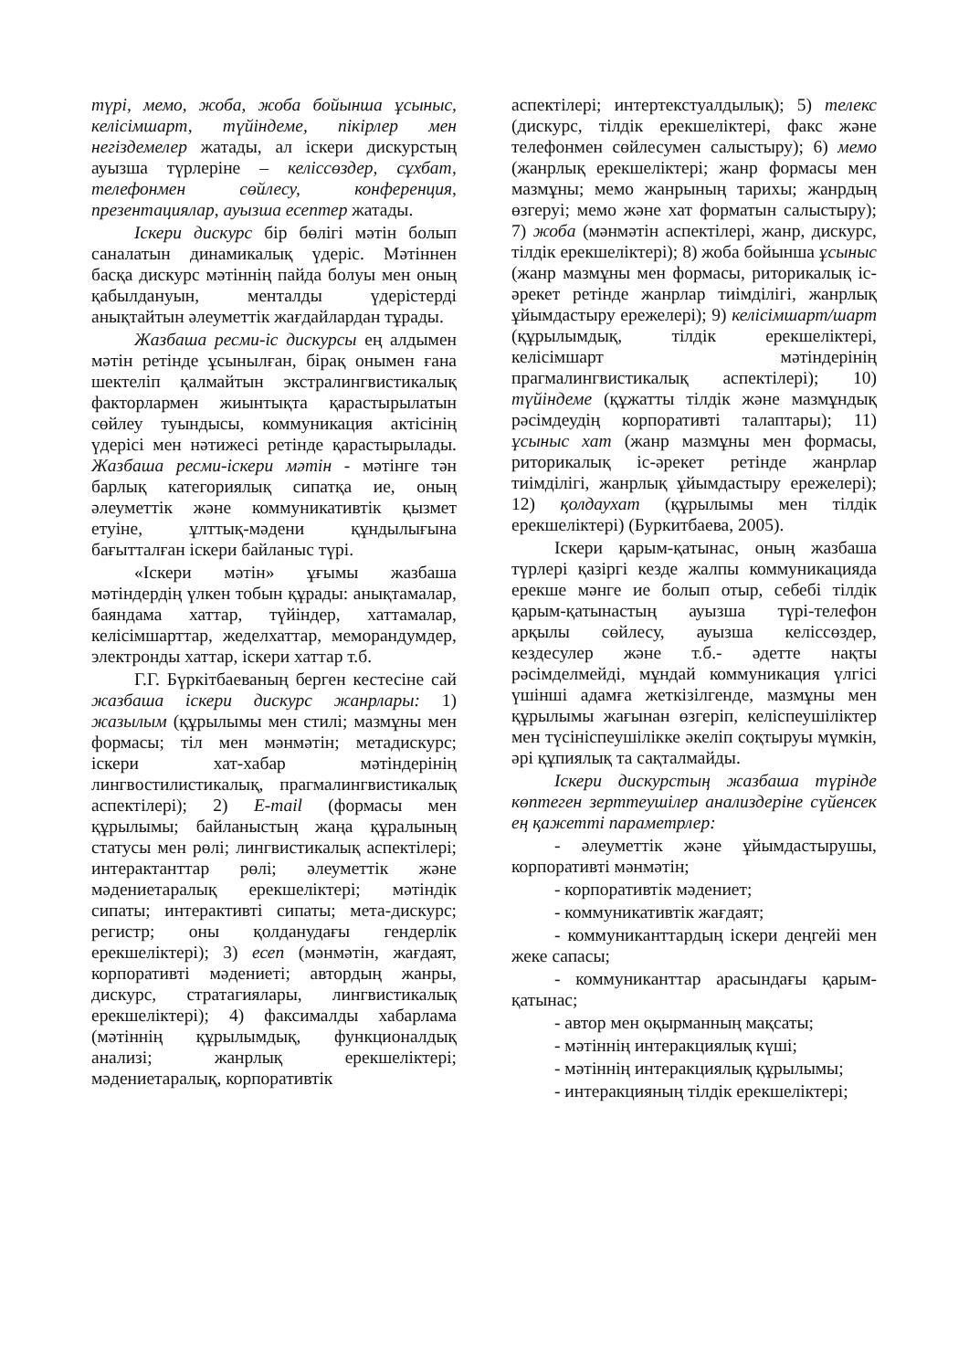түрі, мемо, жоба, жоба бойынша ұсыныс, келісімшарт, түйіндеме, пікірлер мен негіздемелер жатады, ал іскери дискурстың ауызша түрлеріне – келіссөздер, сұхбат, телефонмен сөйлесу, конференция, презентациялар, ауызша есептер жатады.
Іскери дискурс бір бөлігі мәтін болып саналатын динамикалық үдеріс. Мәтіннен басқа дискурс мәтіннің пайда болуы мен оның қабылдануын, менталды үдерістерді анықтайтын әлеуметтік жағдайлардан тұрады.
Жазбаша ресми-іс дискурсы ең алдымен мәтін ретінде ұсынылған, бірақ онымен ғана шектеліп қалмайтын экстралингвистикалық факторлармен жиынтықта қарастырылатын сөйлеу туындысы, коммуникация актісінің үдерісі мен нәтижесі ретінде қарастырылады. Жазбаша ресми-іскери мәтін - мәтінге тән барлық категориялық сипатқа ие, оның әлеуметтік және коммуникативтік қызмет етуіне, ұлттық-мәдени құндылығына бағытталған іскери байланыс түрі.
«Іскери мәтін» ұғымы жазбаша мәтіндердің үлкен тобын құрады: анықтамалар, баяндама хаттар, түйіндер, хаттамалар, келісімшарттар, жеделхаттар, меморандумдер, электронды хаттар, іскери хаттар т.б.
Г.Г. Бүркітбаеваның берген кестесіне сай жазбаша іскери дискурс жанрлары: 1) жазылым (құрылымы мен стилі; мазмұны мен формасы; тіл мен мәнмәтін; метадискурс; іскери хат-хабар мәтіндерінің лингвостилистикалық, прагмалингвистикалық аспектілері); 2) E-mail (формасы мен құрылымы; байланыстың жаңа құралының статусы мен рөлі; лингвистикалық аспектілері; интерактанттар рөлі; әлеуметтік және мәдениетаралық ерекшеліктері; мәтіндік сипаты; интерактивті сипаты; мета-дискурс; регистр; оны қолданудағы гендерлік ерекшеліктері); 3) есеп (мәнмәтін, жағдаят, корпоративті мәдениеті; автордың жанры, дискурс, стратагиялары, лингвистикалық ерекшеліктері); 4) факсималды хабарлама (мәтіннің құрылымдық, функционалдық анализі; жанрлық ерекшеліктері; мәдениетаралық, корпоративтік
аспектілері; интертекстуалдылық); 5) телекс (дискурс, тілдік ерекшеліктері, факс және телефонмен сөйлесумен салыстыру); 6) мемо (жанрлық ерекшеліктері; жанр формасы мен мазмұны; мемо жанрының тарихы; жанрдың өзгеруі; мемо және хат форматын салыстыру); 7) жоба (мәнмәтін аспектілері, жанр, дискурс, тілдік ерекшеліктері); 8) жоба бойынша ұсыныс (жанр мазмұны мен формасы, риторикалық іс-әрекет ретінде жанрлар тиімділігі, жанрлық ұйымдастыру ережелері); 9) келісімшарт/шарт (құрылымдық, тілдік ерекшеліктері, келісімшарт мәтіндерінің прагмалингвистикалық аспектілері); 10) түйіндеме (құжатты тілдік және мазмұндық рәсімдеудің корпоративті талаптары); 11) ұсыныс хат (жанр мазмұны мен формасы, риторикалық іс-әрекет ретінде жанрлар тиімділігі, жанрлық ұйымдастыру ережелері); 12) қолдаухат (құрылымы мен тілдік ерекшеліктері) (Буркитбаева, 2005).
Іскери қарым-қатынас, оның жазбаша түрлері қазіргі кезде жалпы коммуникацияда ерекше мәнге ие болып отыр, себебі тілдік қарым-қатынастың ауызша түрі-телефон арқылы сөйлесу, ауызша келіссөздер, кездесулер және т.б.- әдетте нақты рәсімделмейді, мұндай коммуникация үлгісі үшінші адамға жеткізілгенде, мазмұны мен құрылымы жағынан өзгеріп, келіспеушіліктер мен түсініспеушілікке әкеліп соқтыруы мүмкін, әрі құпиялық та сақталмайды.
Іскери дискурстың жазбаша түрінде көптеген зерттеушілер анализдеріне сүйенсек ең қажетті параметрлер:
- әлеуметтік және ұйымдастырушы, корпоративті мәнмәтін;
- корпоративтік мәдениет;
- коммуникативтік жағдаят;
- коммуниканттардың іскери деңгейі мен жеке сапасы;
- коммуниканттар арасындағы қарым-қатынас;
- автор мен оқырманның мақсаты;
- мәтіннің интеракциялық күші;
- мәтіннің интеракциялық құрылымы;
- интеракцияның тілдік ерекшеліктері;